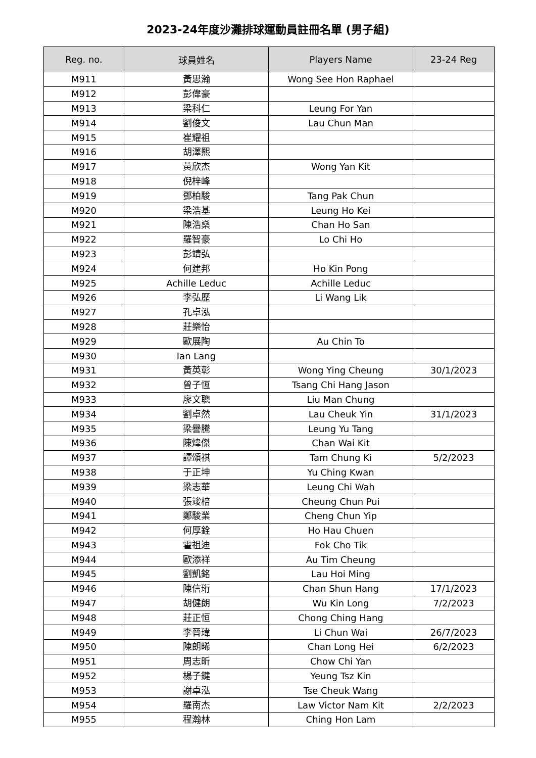2023-24年度沙灘排球運動員註冊名單 (男子組)
| Reg. no. | 球員姓名 | Players Name | 23-24 Reg |
| --- | --- | --- | --- |
| M911 | 黃思瀚 | Wong See Hon Raphael | |
| M912 | 彭偉豪 | | |
| M913 | 梁科仁 | Leung For Yan | |
| M914 | 劉俊文 | Lau Chun Man | |
| M915 | 崔耀祖 | | |
| M916 | 胡澤熙 | | |
| M917 | 黃欣杰 | Wong Yan Kit | |
| M918 | 倪梓峰 | | |
| M919 | 鄧柏駿 | Tang Pak Chun | |
| M920 | 梁浩基 | Leung Ho Kei | |
| M921 | 陳浩燊 | Chan Ho San | |
| M922 | 羅智豪 | Lo Chi Ho | |
| M923 | 彭靖弘 | | |
| M924 | 何建邦 | Ho Kin Pong | |
| M925 | Achille Leduc | Achille Leduc | |
| M926 | 李弘歷 | Li Wang Lik | |
| M927 | 孔卓泓 | | |
| M928 | 莊樂怡 | | |
| M929 | 歐展陶 | Au Chin To | |
| M930 | Ian Lang | | |
| M931 | 黃英彰 | Wong Ying Cheung | 30/1/2023 |
| M932 | 曾子恆 | Tsang Chi Hang Jason | |
| M933 | 廖文聰 | Liu Man Chung | |
| M934 | 劉卓然 | Lau Cheuk Yin | 31/1/2023 |
| M935 | 梁譽騰 | Leung Yu Tang | |
| M936 | 陳煒傑 | Chan Wai Kit | |
| M937 | 譚頌祺 | Tam Chung Ki | 5/2/2023 |
| M938 | 于正坤 | Yu Ching Kwan | |
| M939 | 梁志華 | Leung Chi Wah | |
| M940 | 張竣棓 | Cheung Chun Pui | |
| M941 | 鄭駿業 | Cheng Chun Yip | |
| M942 | 何厚銓 | Ho Hau Chuen | |
| M943 | 霍祖迪 | Fok Cho Tik | |
| M944 | 歐添祥 | Au Tim Cheung | |
| M945 | 劉凱銘 | Lau Hoi Ming | |
| M946 | 陳信珩 | Chan Shun Hang | 17/1/2023 |
| M947 | 胡健朗 | Wu Kin Long | 7/2/2023 |
| M948 | 莊正恒 | Chong Ching Hang | |
| M949 | 李晉瑋 | Li Chun Wai | 26/7/2023 |
| M950 | 陳朗晞 | Chan Long Hei | 6/2/2023 |
| M951 | 周志昕 | Chow Chi Yan | |
| M952 | 楊子鍵 | Yeung Tsz Kin | |
| M953 | 謝卓泓 | Tse Cheuk Wang | |
| M954 | 羅南杰 | Law Victor Nam Kit | 2/2/2023 |
| M955 | 程瀚林 | Ching Hon Lam | |